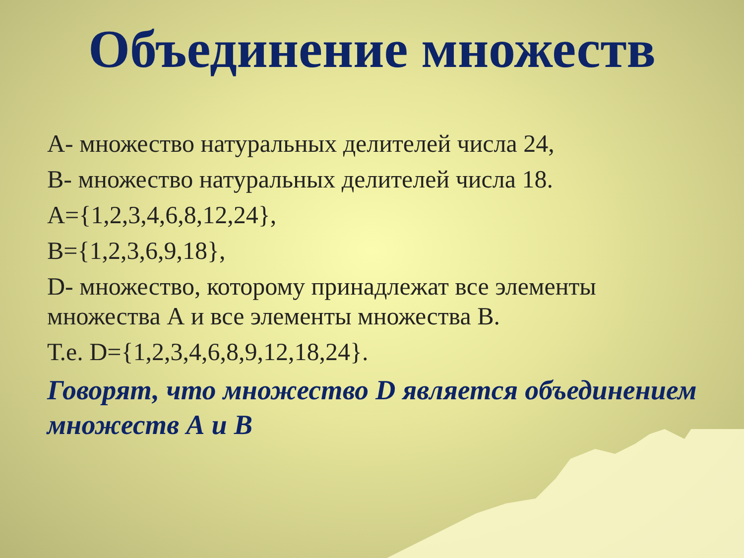Объединение множеств
А- множество натуральных делителей числа 24,
В- множество натуральных делителей числа 18.
А={1,2,3,4,6,8,12,24},
В={1,2,3,6,9,18},
D- множество, которому принадлежат все элементы множества А и все элементы множества В.
Т.е. D={1,2,3,4,6,8,9,12,18,24}.
Говорят, что множество D является объединением множеств А и В